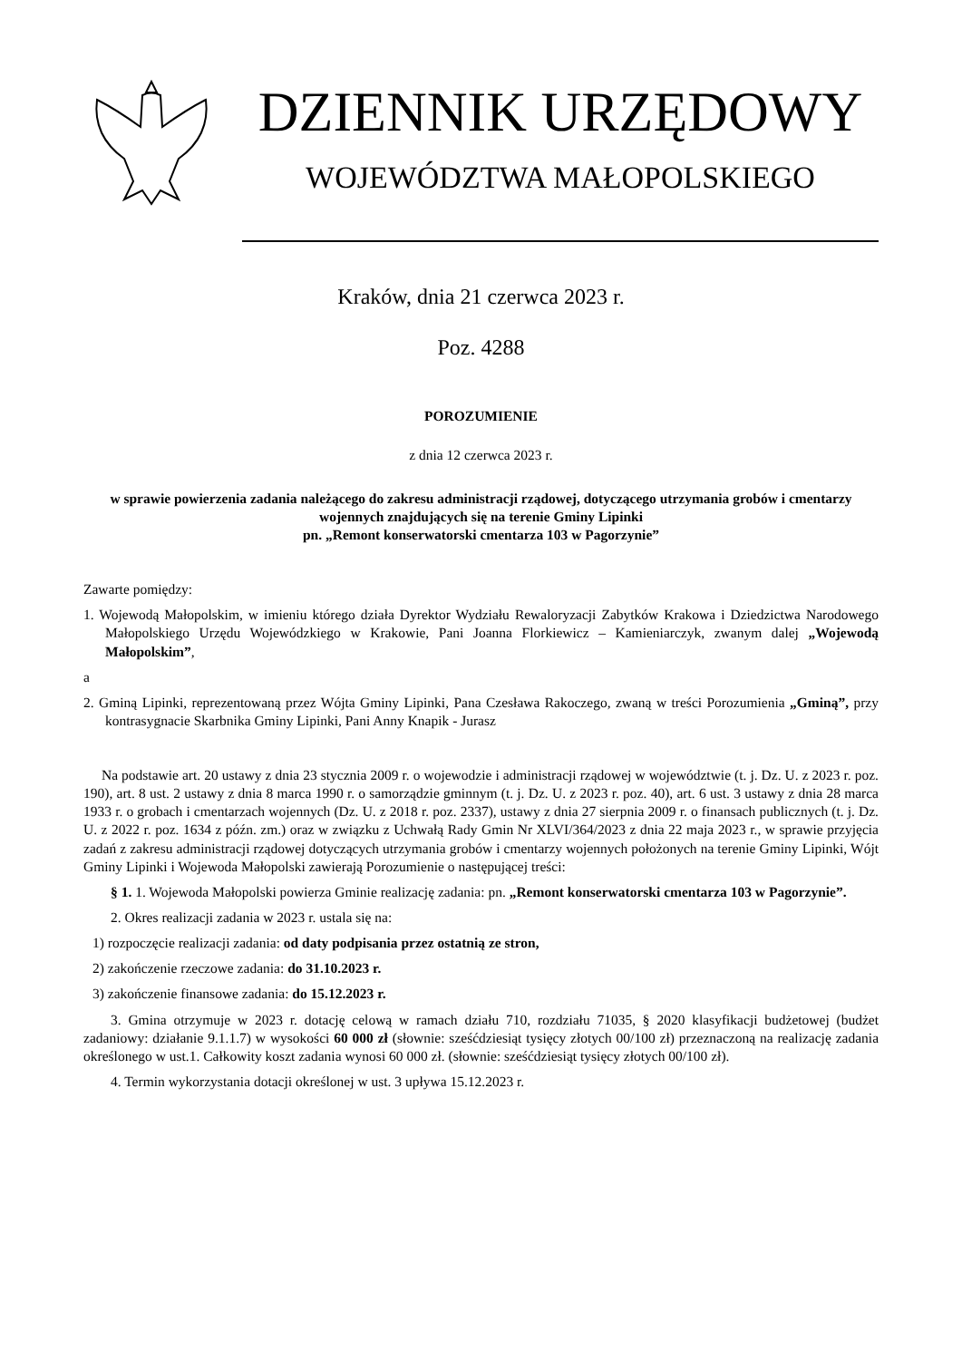DZIENNIK URZĘDOWY
WOJEWÓDZTWA MAŁOPOLSKIEGO
Kraków, dnia 21 czerwca 2023 r.
Poz. 4288
POROZUMIENIE
z dnia 12 czerwca 2023 r.
w sprawie powierzenia zadania należącego do zakresu administracji rządowej, dotyczącego utrzymania grobów i cmentarzy wojennych znajdujących się na terenie Gminy Lipinki
pn. „Remont konserwatorski cmentarza 103 w Pagorzynie”
Zawarte pomiędzy:
1. Wojewodą Małopolskim, w imieniu którego działa Dyrektor Wydziału Rewaloryzacji Zabytków Krakowa i Dziedzictwa Narodowego Małopolskiego Urzędu Wojewódzkiego w Krakowie, Pani Joanna Florkiewicz – Kamieniarczyk, zwanym dalej „Wojewodą Małopolskim”,
a
2. Gminą Lipinki, reprezentowaną przez Wójta Gminy Lipinki, Pana Czesława Rakoczego, zwaną w treści Porozumienia „Gminą”, przy kontrasygnacie Skarbnika Gminy Lipinki, Pani Anny Knapik - Jurasz
Na podstawie art. 20 ustawy z dnia 23 stycznia 2009 r. o wojewodzie i administracji rządowej w województwie (t. j. Dz. U. z 2023 r. poz. 190), art. 8 ust. 2 ustawy z dnia 8 marca 1990 r. o samorządzie gminnym (t. j. Dz. U. z 2023 r. poz. 40), art. 6 ust. 3 ustawy z dnia 28 marca 1933 r. o grobach i cmentarzach wojennych (Dz. U. z 2018 r. poz. 2337), ustawy z dnia 27 sierpnia 2009 r. o finansach publicznych (t. j. Dz. U. z 2022 r. poz. 1634 z późn. zm.) oraz w związku z Uchwałą Rady Gmin Nr XLVI/364/2023 z dnia 22 maja 2023 r., w sprawie przyjęcia zadań z zakresu administracji rządowej dotyczących utrzymania grobów i cmentarzy wojennych położonych na terenie Gminy Lipinki, Wójt Gminy Lipinki i Wojewoda Małopolski zawierają Porozumienie o następującej treści:
§ 1. 1. Wojewoda Małopolski powierza Gminie realizację zadania: pn. „Remont konserwatorski cmentarza 103 w Pagorzynie”.
2. Okres realizacji zadania w 2023 r. ustala się na:
1) rozpoczęcie realizacji zadania: od daty podpisania przez ostatnią ze stron,
2) zakończenie rzeczowe zadania: do 31.10.2023 r.
3) zakończenie finansowe zadania: do 15.12.2023 r.
3. Gmina otrzymuje w 2023 r. dotację celową w ramach działu 710, rozdziału 71035, § 2020 klasyfikacji budżetowej (budżet zadaniowy: działanie 9.1.1.7) w wysokości 60 000 zł (słownie: sześćdziesiąt tysięcy złotych 00/100 zł) przeznaczoną na realizację zadania określonego w ust.1. Całkowity koszt zadania wynosi 60 000 zł. (słownie: sześćdziesiąt tysięcy złotych 00/100 zł).
4. Termin wykorzystania dotacji określonej w ust. 3 upływa 15.12.2023 r.